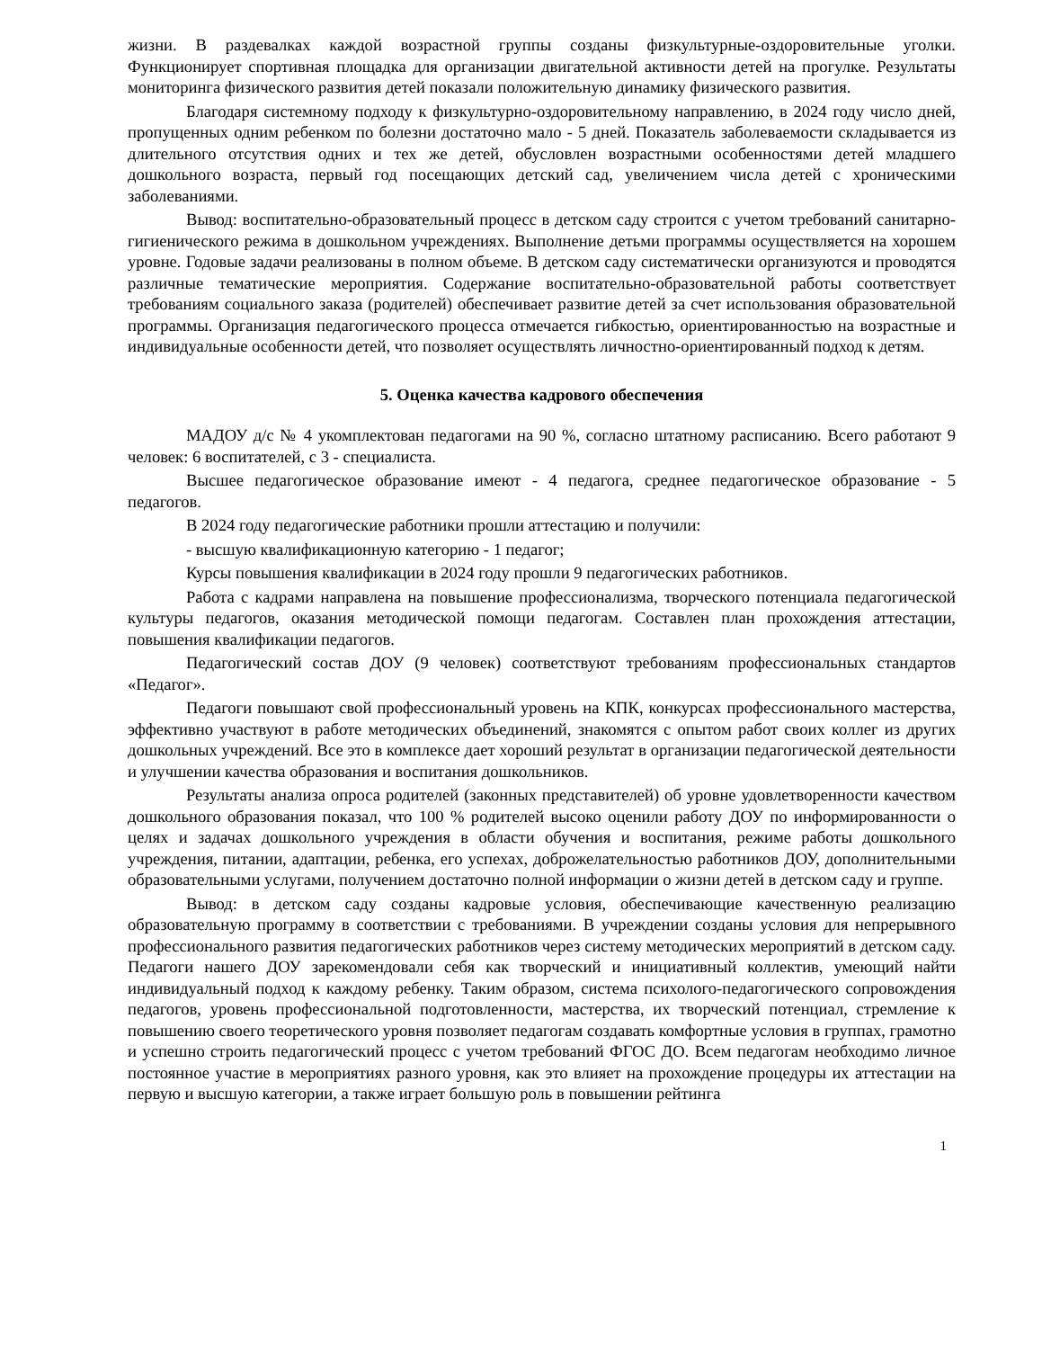жизни. В раздевалках каждой возрастной группы созданы физкультурные-оздоровительные уголки. Функционирует спортивная площадка для организации двигательной активности детей на прогулке. Результаты мониторинга физического развития детей показали положительную динамику физического развития.
Благодаря системному подходу к физкультурно-оздоровительному направлению, в 2024 году число дней, пропущенных одним ребенком по болезни достаточно мало - 5 дней. Показатель заболеваемости складывается из длительного отсутствия одних и тех же детей, обусловлен возрастными особенностями детей младшего дошкольного возраста, первый год посещающих детский сад, увеличением числа детей с хроническими заболеваниями.
Вывод: воспитательно-образовательный процесс в детском саду строится с учетом требований санитарно-гигиенического режима в дошкольном учреждениях. Выполнение детьми программы осуществляется на хорошем уровне. Годовые задачи реализованы в полном объеме. В детском саду систематически организуются и проводятся различные тематические мероприятия. Содержание воспитательно-образовательной работы соответствует требованиям социального заказа (родителей) обеспечивает развитие детей за счет использования образовательной программы. Организация педагогического процесса отмечается гибкостью, ориентированностью на возрастные и индивидуальные особенности детей, что позволяет осуществлять личностно-ориентированный подход к детям.
5. Оценка качества кадрового обеспечения
МАДОУ д/с № 4 укомплектован педагогами на 90 %, согласно штатному расписанию. Всего работают 9 человек: 6 воспитателей, с 3 - специалиста.
Высшее педагогическое образование имеют - 4 педагога, среднее педагогическое образование - 5 педагогов.
В 2024 году педагогические работники прошли аттестацию и получили:
- высшую квалификационную категорию - 1 педагог;
Курсы повышения квалификации в 2024 году прошли 9 педагогических работников.
Работа с кадрами направлена на повышение профессионализма, творческого потенциала педагогической культуры педагогов, оказания методической помощи педагогам. Составлен план прохождения аттестации, повышения квалификации педагогов.
Педагогический состав ДОУ (9 человек) соответствуют требованиям профессиональных стандартов «Педагог».
Педагоги повышают свой профессиональный уровень на КПК, конкурсах профессионального мастерства, эффективно участвуют в работе методических объединений, знакомятся с опытом работ своих коллег из других дошкольных учреждений. Все это в комплексе дает хороший результат в организации педагогической деятельности и улучшении качества образования и воспитания дошкольников.
Результаты анализа опроса родителей (законных представителей) об уровне удовлетворенности качеством дошкольного образования показал, что 100 % родителей высоко оценили работу ДОУ по информированности о целях и задачах дошкольного учреждения в области обучения и воспитания, режиме работы дошкольного учреждения, питании, адаптации, ребенка, его успехах, доброжелательностью работников ДОУ, дополнительными образовательными услугами, получением достаточно полной информации о жизни детей в детском саду и группе.
Вывод: в детском саду созданы кадровые условия, обеспечивающие качественную реализацию образовательную программу в соответствии с требованиями. В учреждении созданы условия для непрерывного профессионального развития педагогических работников через систему методических мероприятий в детском саду. Педагоги нашего ДОУ зарекомендовали себя как творческий и инициативный коллектив, умеющий найти индивидуальный подход к каждому ребенку. Таким образом, система психолого-педагогического сопровождения педагогов, уровень профессиональной подготовленности, мастерства, их творческий потенциал, стремление к повышению своего теоретического уровня позволяет педагогам создавать комфортные условия в группах, грамотно и успешно строить педагогический процесс с учетом требований ФГОС ДО. Всем педагогам необходимо личное постоянное участие в мероприятиях разного уровня, как это влияет на прохождение процедуры их аттестации на первую и высшую категории, а также играет большую роль в повышении рейтинга
1